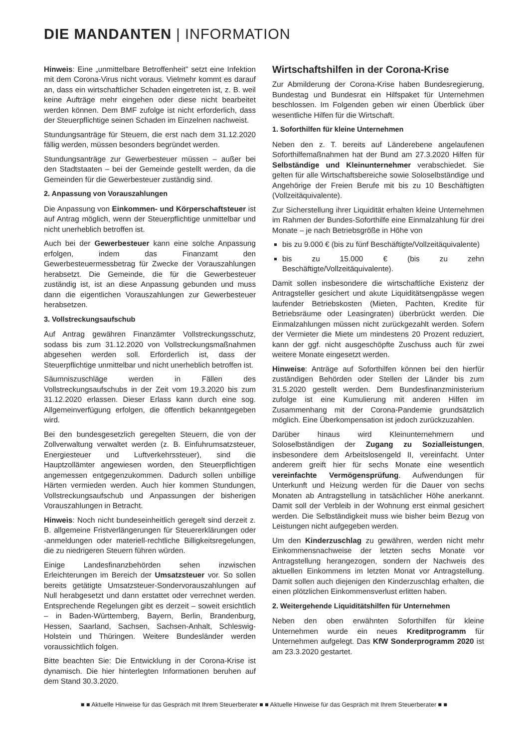DIE MANDANTEN | INFORMATION
Hinweis: Eine „unmittelbare Betroffenheit" setzt eine Infektion mit dem Corona-Virus nicht voraus. Vielmehr kommt es darauf an, dass ein wirtschaftlicher Schaden eingetreten ist, z. B. weil keine Aufträge mehr eingehen oder diese nicht bearbeitet werden können. Dem BMF zufolge ist nicht erforderlich, dass der Steuerpflichtige seinen Schaden im Einzelnen nachweist.
Stundungsanträge für Steuern, die erst nach dem 31.12.2020 fällig werden, müssen besonders begründet werden.
Stundungsanträge zur Gewerbesteuer müssen – außer bei den Stadtstaaten – bei der Gemeinde gestellt werden, da die Gemeinden für die Gewerbesteuer zuständig sind.
2. Anpassung von Vorauszahlungen
Die Anpassung von Einkommen- und Körperschaftsteuer ist auf Antrag möglich, wenn der Steuerpflichtige unmittelbar und nicht unerheblich betroffen ist.
Auch bei der Gewerbesteuer kann eine solche Anpassung erfolgen, indem das Finanzamt den Gewerbesteuermessbetrag für Zwecke der Vorauszahlungen herabsetzt. Die Gemeinde, die für die Gewerbesteuer zuständig ist, ist an diese Anpassung gebunden und muss dann die eigentlichen Vorauszahlungen zur Gewerbesteuer herabsetzen.
3. Vollstreckungsaufschub
Auf Antrag gewähren Finanzämter Vollstreckungsschutz, sodass bis zum 31.12.2020 von Vollstreckungsmaßnahmen abgesehen werden soll. Erforderlich ist, dass der Steuerpflichtige unmittelbar und nicht unerheblich betroffen ist.
Säumniszuschläge werden in Fällen des Vollstreckungsaufschubs in der Zeit vom 19.3.2020 bis zum 31.12.2020 erlassen. Dieser Erlass kann durch eine sog. Allgemeinverfügung erfolgen, die öffentlich bekanntgegeben wird.
Bei den bundesgesetzlich geregelten Steuern, die von der Zollverwaltung verwaltet werden (z. B. Einfuhrumsatzsteuer, Energiesteuer und Luftverkehrssteuer), sind die Hauptzollämter angewiesen worden, den Steuerpflichtigen angemessen entgegenzukommen. Dadurch sollen unbillige Härten vermieden werden. Auch hier kommen Stundungen, Vollstreckungsaufschub und Anpassungen der bisherigen Vorauszahlungen in Betracht.
Hinweis: Noch nicht bundeseinheitlich geregelt sind derzeit z. B. allgemeine Fristverlängerungen für Steuererklärungen oder -anmeldungen oder materiell-rechtliche Billigkeitsregelungen, die zu niedrigeren Steuern führen würden.
Einige Landesfinanzbehörden sehen inzwischen Erleichterungen im Bereich der Umsatzsteuer vor. So sollen bereits getätigte Umsatzsteuer-Sondervorauszahlungen auf Null herabgesetzt und dann erstattet oder verrechnet werden. Entsprechende Regelungen gibt es derzeit – soweit ersichtlich – in Baden-Württemberg, Bayern, Berlin, Brandenburg, Hessen, Saarland, Sachsen, Sachsen-Anhalt, Schleswig-Holstein und Thüringen. Weitere Bundesländer werden voraussichtlich folgen.
Bitte beachten Sie: Die Entwicklung in der Corona-Krise ist dynamisch. Die hier hinterlegten Informationen beruhen auf dem Stand 30.3.2020.
Wirtschaftshilfen in der Corona-Krise
Zur Abmilderung der Corona-Krise haben Bundesregierung, Bundestag und Bundesrat ein Hilfspaket für Unternehmen beschlossen. Im Folgenden geben wir einen Überblick über wesentliche Hilfen für die Wirtschaft.
1. Soforthilfen für kleine Unternehmen
Neben den z. T. bereits auf Länderebene angelaufenen Soforthilfemaßnahmen hat der Bund am 27.3.2020 Hilfen für Selbständige und Kleinunternehmer verabschiedet. Sie gelten für alle Wirtschaftsbereiche sowie Soloselbständige und Angehörige der Freien Berufe mit bis zu 10 Beschäftigten (Vollzeitäquivalente).
Zur Sicherstellung ihrer Liquidität erhalten kleine Unternehmen im Rahmen der Bundes-Soforthilfe eine Einmalzahlung für drei Monate – je nach Betriebsgröße in Höhe von
bis zu 9.000 € (bis zu fünf Beschäftigte/Vollzeitäquivalente)
bis zu 15.000 € (bis zu zehn Beschäftigte/Vollzeitäquivalente).
Damit sollen insbesondere die wirtschaftliche Existenz der Antragsteller gesichert und akute Liquiditätsengpässe wegen laufender Betriebskosten (Mieten, Pachten, Kredite für Betriebsräume oder Leasingraten) überbrückt werden. Die Einmalzahlungen müssen nicht zurückgezahlt werden. Sofern der Vermieter die Miete um mindestens 20 Prozent reduziert, kann der ggf. nicht ausgeschöpfte Zuschuss auch für zwei weitere Monate eingesetzt werden.
Hinweise: Anträge auf Soforthilfen können bei den hierfür zuständigen Behörden oder Stellen der Länder bis zum 31.5.2020 gestellt werden. Dem Bundesfinanzministerium zufolge ist eine Kumulierung mit anderen Hilfen im Zusammenhang mit der Corona-Pandemie grundsätzlich möglich. Eine Überkompensation ist jedoch zurückzuzahlen.
Darüber hinaus wird Kleinunternehmern und Soloselbständigen der Zugang zu Sozialleistungen, insbesondere dem Arbeitslosengeld II, vereinfacht. Unter anderem greift hier für sechs Monate eine wesentlich vereinfachte Vermögensprüfung. Aufwendungen für Unterkunft und Heizung werden für die Dauer von sechs Monaten ab Antragstellung in tatsächlicher Höhe anerkannt. Damit soll der Verbleib in der Wohnung erst einmal gesichert werden. Die Selbständigkeit muss wie bisher beim Bezug von Leistungen nicht aufgegeben werden.
Um den Kinderzuschlag zu gewähren, werden nicht mehr Einkommensnachweise der letzten sechs Monate vor Antragstellung herangezogen, sondern der Nachweis des aktuellen Einkommens im letzten Monat vor Antragstellung. Damit sollen auch diejenigen den Kinderzuschlag erhalten, die einen plötzlichen Einkommensverlust erlitten haben.
2. Weitergehende Liquiditätshilfen für Unternehmen
Neben den oben erwähnten Soforthilfen für kleine Unternehmen wurde ein neues Kreditprogramm für Unternehmen aufgelegt. Das KfW Sonderprogramm 2020 ist am 23.3.2020 gestartet.
■ ■ Aktuelle Hinweise für das Gespräch mit Ihrem Steuerberater ■ ■ Aktuelle Hinweise für das Gespräch mit Ihrem Steuerberater ■ ■